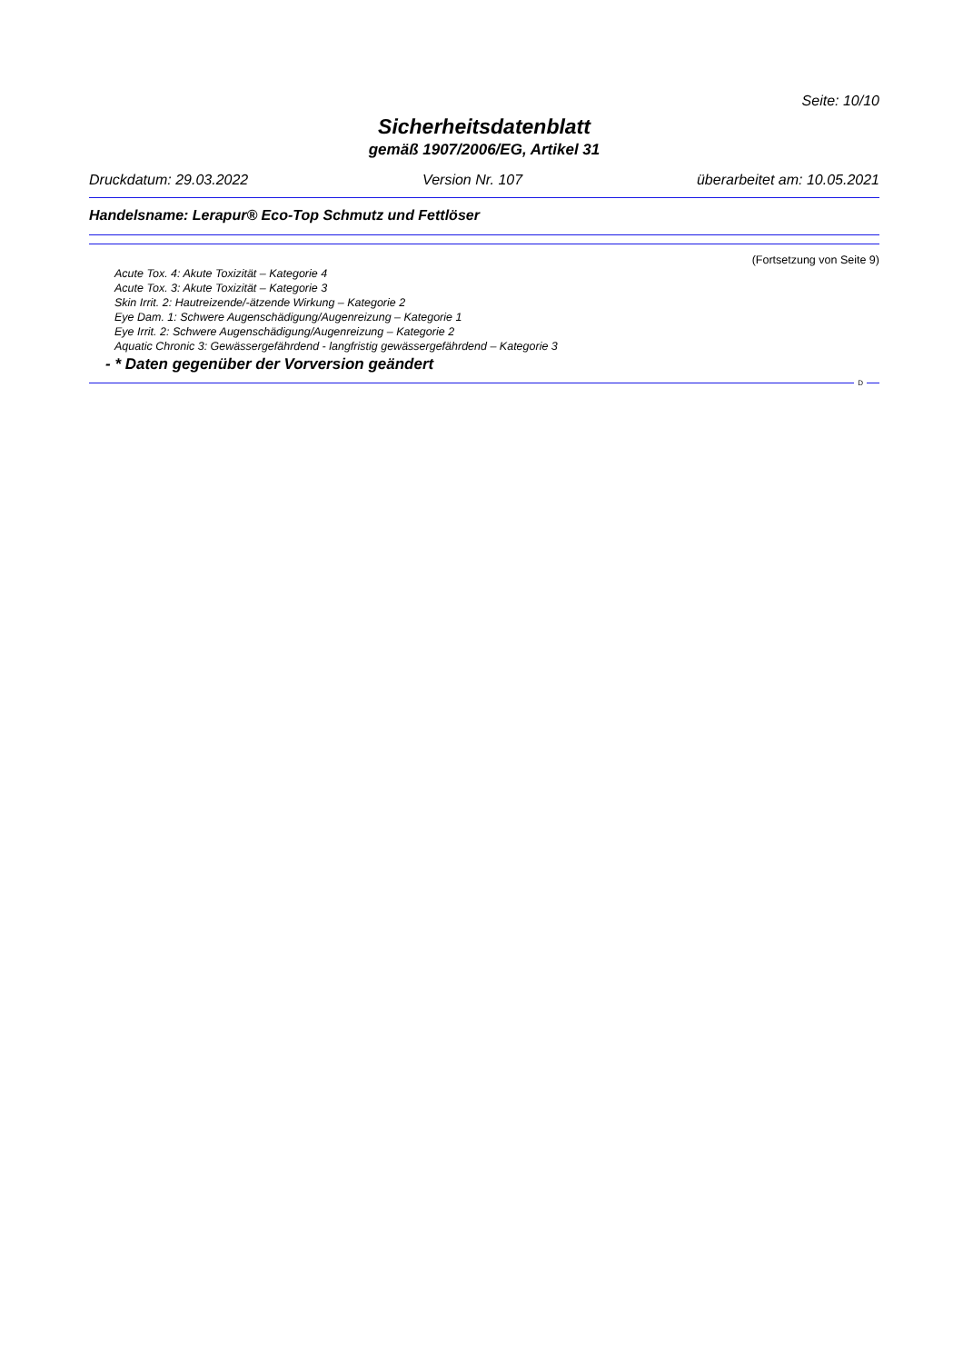Seite: 10/10
Sicherheitsdatenblatt
gemäß 1907/2006/EG, Artikel 31
Druckdatum: 29.03.2022 Version Nr. 107 überarbeitet am: 10.05.2021
Handelsname: Lerapur® Eco-Top Schmutz und Fettlöser
(Fortsetzung von Seite 9)
Acute Tox. 4: Akute Toxizität – Kategorie 4
Acute Tox. 3: Akute Toxizität – Kategorie 3
Skin Irrit. 2: Hautreizende/-ätzende Wirkung – Kategorie 2
Eye Dam. 1: Schwere Augenschädigung/Augenreizung – Kategorie 1
Eye Irrit. 2: Schwere Augenschädigung/Augenreizung – Kategorie 2
Aquatic Chronic 3: Gewässergefährdend - langfristig gewässergefährdend – Kategorie 3
- * Daten gegenüber der Vorversion geändert
D